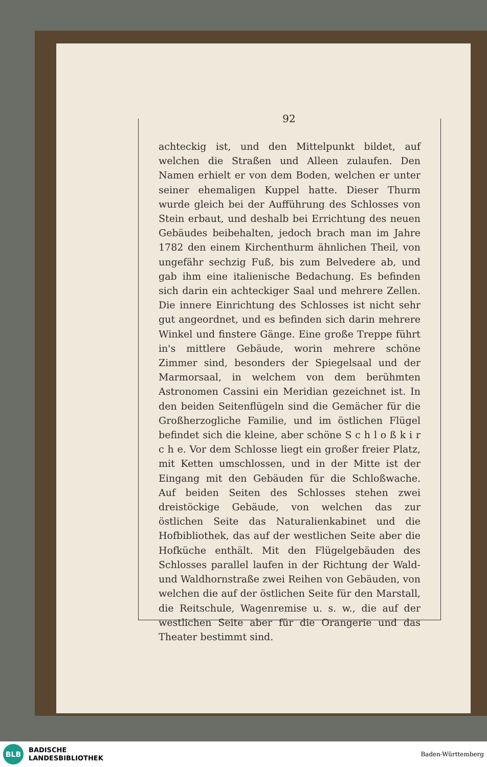92
achteckig ist, und den Mittelpunkt bildet, auf welchen die Straßen und Alleen zulaufen. Den Namen erhielt er von dem Boden, welchen er unter seiner ehemaligen Kuppel hatte. Dieser Thurm wurde gleich bei der Aufführung des Schlosses von Stein erbaut, und deshalb bei Errichtung des neuen Gebäudes beibehalten, jedoch brach man im Jahre 1782 den einem Kirchenthurm ähnlichen Theil, von ungefähr sechzig Fuß, bis zum Belvedere ab, und gab ihm eine italienische Bedachung. Es befinden sich darin ein achteckiger Saal und mehrere Zellen. Die innere Einrichtung des Schlosses ist nicht sehr gut angeordnet, und es befinden sich darin mehrere Winkel und finstere Gänge. Eine große Treppe führt in's mittlere Gebäude, worin mehrere schöne Zimmer sind, besonders der Spiegelsaal und der Marmorsaal, in welchem von dem berühmten Astronomen Cassini ein Meridian gezeichnet ist. In den beiden Seitenflügeln sind die Gemächer für die Großherzogliche Familie, und im östlichen Flügel befindet sich die kleine, aber schöne S c h l o ß k i r c h e. Vor dem Schlosse liegt ein großer freier Platz, mit Ketten umschlossen, und in der Mitte ist der Eingang mit den Gebäuden für die Schloßwache. Auf beiden Seiten des Schlosses stehen zwei dreistöckige Gebäude, von welchen das zur östlichen Seite das Naturalienkabinet und die Hofbibliothek, das auf der westlichen Seite aber die Hofküche enthält. Mit den Flügelgebäuden des Schlosses parallel laufen in der Richtung der Wald- und Waldhornstraße zwei Reihen von Gebäuden, von welchen die auf der östlichen Seite für den Marstall, die Reitschule, Wagenremise u. s. w., die auf der westlichen Seite aber für die Orangerie und das Theater bestimmt sind.
BLB
BADISCHE
LANDESBIBLIOTHEK
Baden-Württemberg